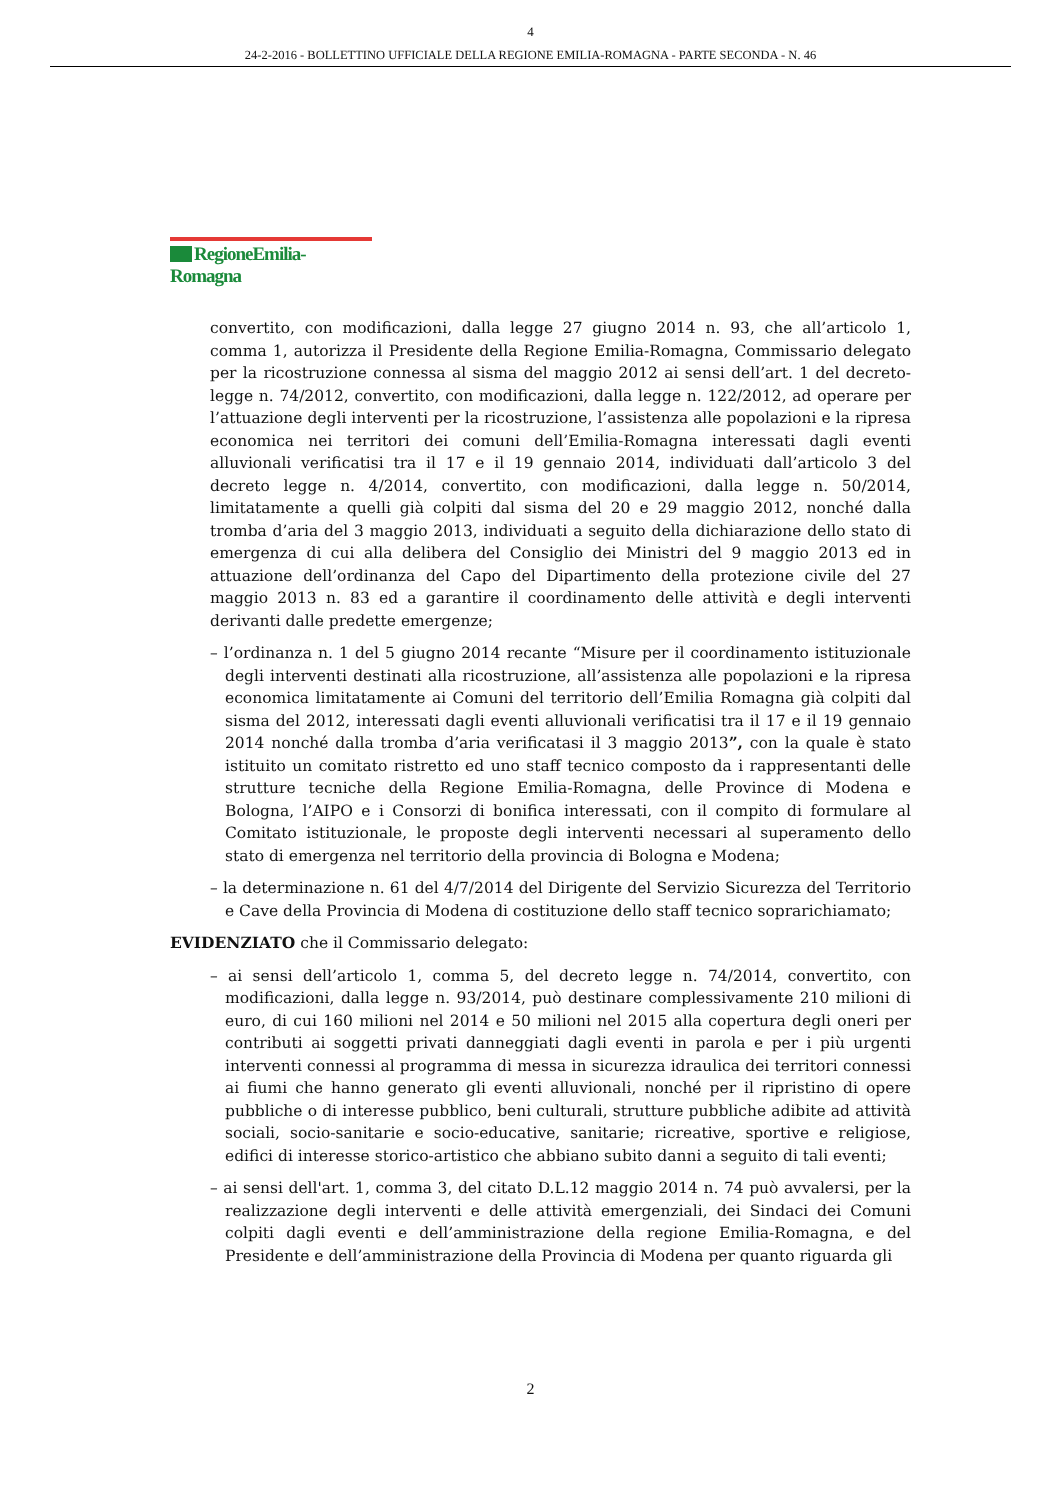4
24-2-2016 - BOLLETTINO UFFICIALE DELLA REGIONE EMILIA-ROMAGNA - PARTE SECONDA - N. 46
RegioneEmilia-Romagna
convertito, con modificazioni, dalla legge 27 giugno 2014 n. 93, che all’articolo 1, comma 1, autorizza il Presidente della Regione Emilia-Romagna, Commissario delegato per la ricostruzione connessa al sisma del maggio 2012 ai sensi dell’art. 1 del decreto-legge n. 74/2012, convertito, con modificazioni, dalla legge n. 122/2012, ad operare per l’attuazione degli interventi per la ricostruzione, l’assistenza alle popolazioni e la ripresa economica nei territori dei comuni dell’Emilia-Romagna interessati dagli eventi alluvionali verificatisi tra il 17 e il 19 gennaio 2014, individuati dall’articolo 3 del decreto legge n. 4/2014, convertito, con modificazioni, dalla legge n. 50/2014, limitatamente a quelli già colpiti dal sisma del 20 e 29 maggio 2012, nonché dalla tromba d’aria del 3 maggio 2013, individuati a seguito della dichiarazione dello stato di emergenza di cui alla delibera del Consiglio dei Ministri del 9 maggio 2013 ed in attuazione dell’ordinanza del Capo del Dipartimento della protezione civile del 27 maggio 2013 n. 83 ed a garantire il coordinamento delle attività e degli interventi derivanti dalle predette emergenze;
– l’ordinanza n. 1 del 5 giugno 2014 recante “Misure per il coordinamento istituzionale degli interventi destinati alla ricostruzione, all’assistenza alle popolazioni e la ripresa economica limitatamente ai Comuni del territorio dell’Emilia Romagna già colpiti dal sisma del 2012, interessati dagli eventi alluvionali verificatisi tra il 17 e il 19 gennaio 2014 nonché dalla tromba d’aria verificatasi il 3 maggio 2013”, con la quale è stato istituito un comitato ristretto ed uno staff tecnico composto da i rappresentanti delle strutture tecniche della Regione Emilia-Romagna, delle Province di Modena e Bologna, l’AIPO e i Consorzi di bonifica interessati, con il compito di formulare al Comitato istituzionale, le proposte degli interventi necessari al superamento dello stato di emergenza nel territorio della provincia di Bologna e Modena;
– la determinazione n. 61 del 4/7/2014 del Dirigente del Servizio Sicurezza del Territorio e Cave della Provincia di Modena di costituzione dello staff tecnico soprarichiamato;
EVIDENZIATO che il Commissario delegato:
– ai sensi dell’articolo 1, comma 5, del decreto legge n. 74/2014, convertito, con modificazioni, dalla legge n. 93/2014, può destinare complessivamente 210 milioni di euro, di cui 160 milioni nel 2014 e 50 milioni nel 2015 alla copertura degli oneri per contributi ai soggetti privati danneggiati dagli eventi in parola e per i più urgenti interventi connessi al programma di messa in sicurezza idraulica dei territori connessi ai fiumi che hanno generato gli eventi alluvionali, nonché per il ripristino di opere pubbliche o di interesse pubblico, beni culturali, strutture pubbliche adibite ad attività sociali, socio-sanitarie e socio-educative, sanitarie; ricreative, sportive e religiose, edifici di interesse storico-artistico che abbiano subito danni a seguito di tali eventi;
– ai sensi dell'art. 1, comma 3, del citato D.L.12 maggio 2014 n. 74 può avvalersi, per la realizzazione degli interventi e delle attività emergenziali, dei Sindaci dei Comuni colpiti dagli eventi e dell’amministrazione della regione Emilia-Romagna, e del Presidente e dell’amministrazione della Provincia di Modena per quanto riguarda gli
2